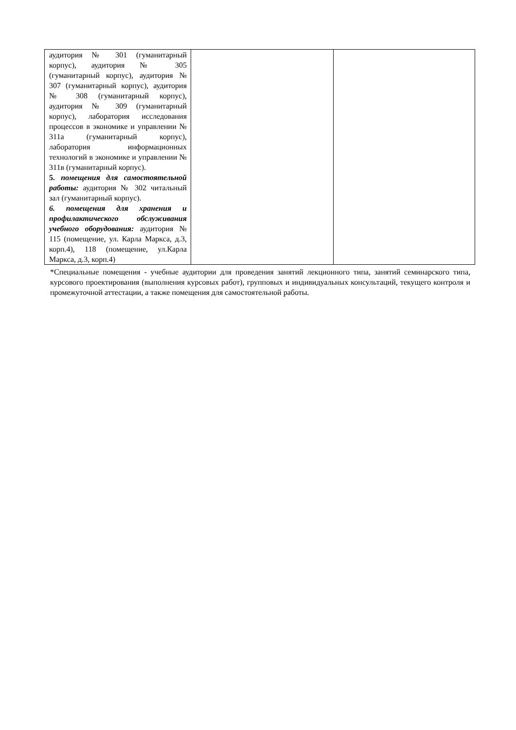| аудитория № 301 (гуманитарный корпус), аудитория № 305 (гуманитарный корпус), аудитория № 307 (гуманитарный корпус), аудитория № 308 (гуманитарный корпус), аудитория № 309 (гуманитарный корпус), лаборатория исследования процессов в экономике и управлении № 311а (гуманитарный корпус), лаборатория информационных технологий в экономике и управлении № 311в (гуманитарный корпус). 5. помещения для самостоятельной работы: аудитория № 302 читальный зал (гуманитарный корпус). 6. помещения для хранения и профилактического обслуживания учебного оборудования: аудитория № 115 (помещение, ул. Карла Маркса, д.3, корп.4), 118 (помещение, ул.Карла Маркса, д.3, корп.4) | | |
*Специальные помещения - учебные аудитории для проведения занятий лекционного типа, занятий семинарского типа, курсового проектирования (выполнения курсовых работ), групповых и индивидуальных консультаций, текущего контроля и промежуточной аттестации, а также помещения для самостоятельной работы.